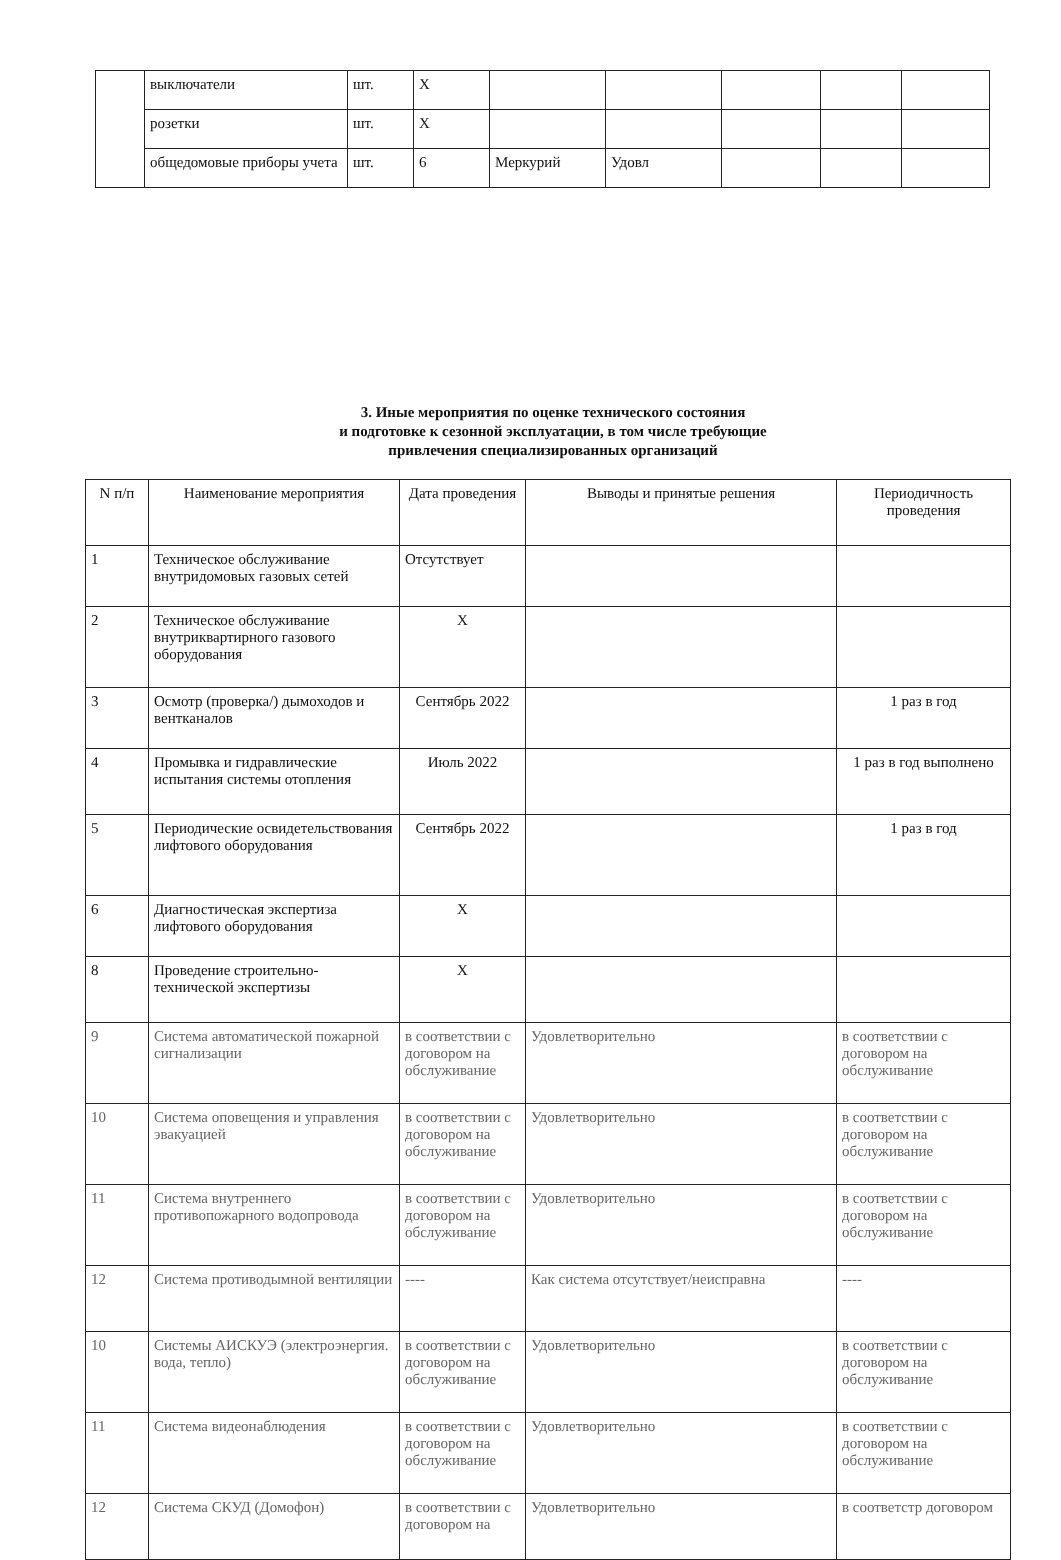| | выключатели | шт. | Х | | | | | |
| | розетки | шт. | Х | | | | | |
| | общедомовые приборы учета | шт. | 6 | Меркурий | Удовл | | | |
3. Иные мероприятия по оценке технического состояния
и подготовке к сезонной эксплуатации, в том числе требующие
привлечения специализированных организаций
| N п/п | Наименование мероприятия | Дата проведения | Выводы и принятые решения | Периодичность проведения |
| --- | --- | --- | --- | --- |
| 1 | Техническое обслуживание внутридомовых газовых сетей | Отсутствует | | |
| 2 | Техническое обслуживание внутриквартирного газового оборудования | Х | | |
| 3 | Осмотр (проверка/) дымоходов и вентканалов | Сентябрь 2022 | | 1 раз в год |
| 4 | Промывка и гидравлические испытания системы отопления | Июль 2022 | | 1 раз в год выполнено |
| 5 | Периодические освидетельствования лифтового оборудования | Сентябрь 2022 | | 1 раз в год |
| 6 | Диагностическая экспертиза лифтового оборудования | Х | | |
| 8 | Проведение строительно-технической экспертизы | Х | | |
| 9 | Система автоматической пожарной сигнализации | в соответствии с договором на обслуживание | Удовлетворительно | в соответствии с договором на обслуживание |
| 10 | Система оповещения и управления эвакуацией | в соответствии с договором на обслуживание | Удовлетворительно | в соответствии с договором на обслуживание |
| 11 | Система внутреннего противопожарного водопровода | в соответствии с договором на обслуживание | Удовлетворительно | в соответствии с договором на обслуживание |
| 12 | Система противодымной вентиляции | ---- | Как система отсутствует/неисправна | ---- |
| 10 | Системы АИСКУЭ (электроэнергия. вода, тепло) | в соответствии с договором на обслуживание | Удовлетворительно | в соответствии с договором на обслуживание |
| 11 | Система видеонаблюдения | в соответствии с договором на обслуживание | Удовлетворительно | в соответствии с договором на обслуживание |
| 12 | Система СКУД (Домофон) | в соответствии с договором на | Удовлетворительно | в соответстр договором |